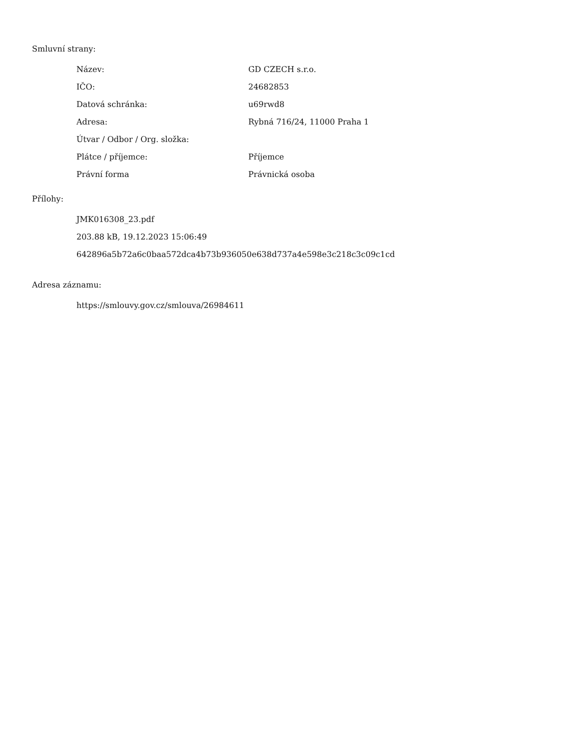Smluvní strany:
| Název: | GD CZECH s.r.o. |
| IČO: | 24682853 |
| Datová schránka: | u69rwd8 |
| Adresa: | Rybná 716/24, 11000 Praha 1 |
| Útvar / Odbor / Org. složka: | |
| Plátce / příjemce: | Příjemce |
| Právní forma | Právnická osoba |
Přílohy:
JMK016308_23.pdf
203.88 kB, 19.12.2023 15:06:49
642896a5b72a6c0baa572dca4b73b936050e638d737a4e598e3c218c3c09c1cd
Adresa záznamu:
https://smlouvy.gov.cz/smlouva/26984611